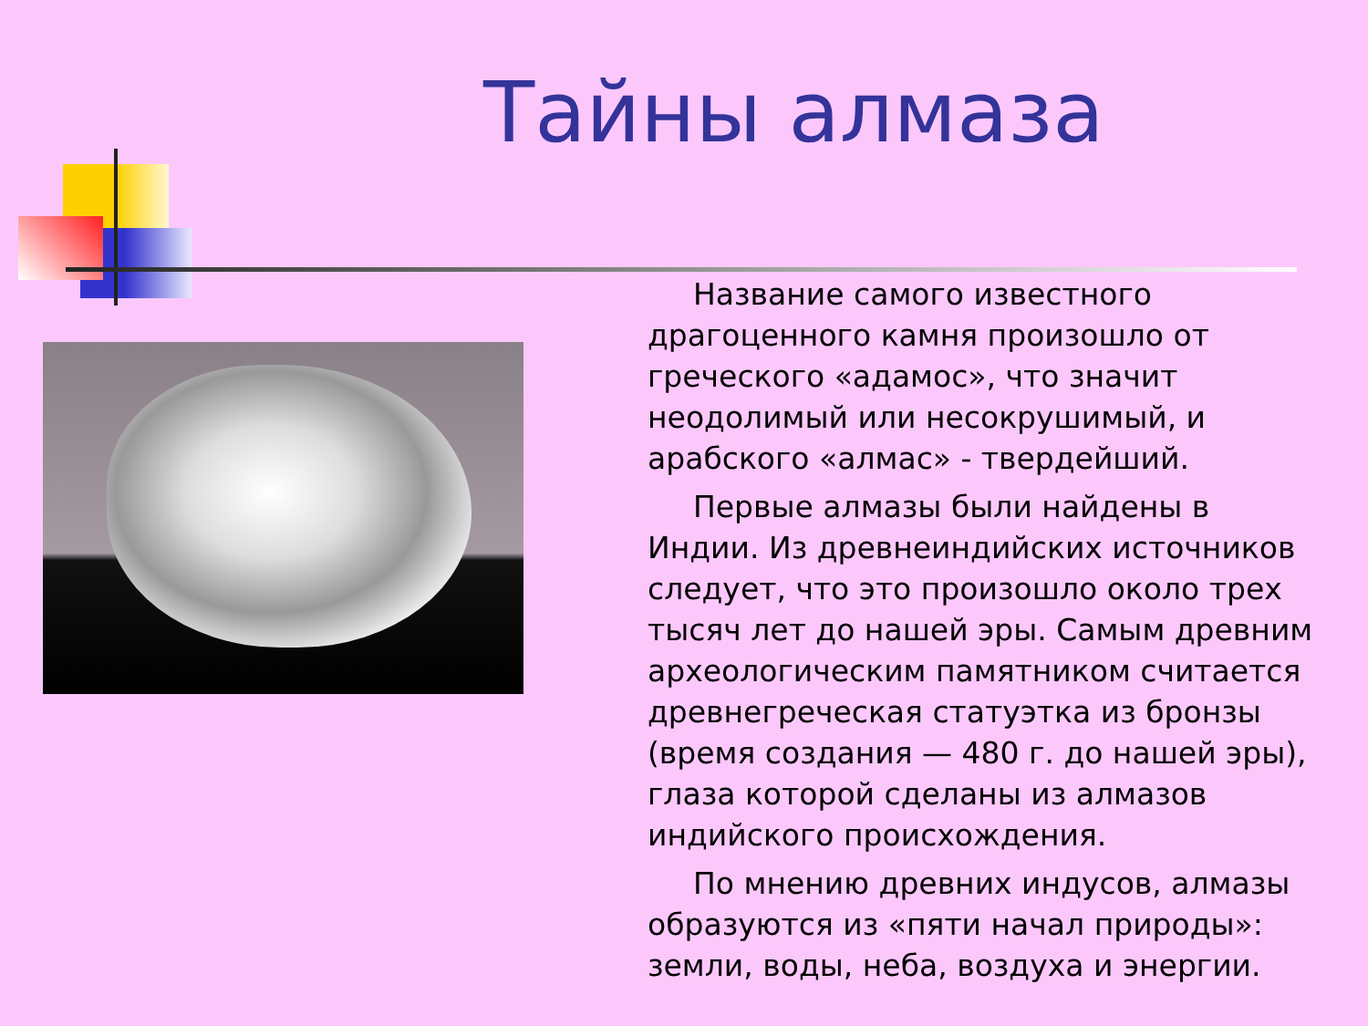Тайны алмаза
Название самого известного драгоценного камня произошло от греческого «адамос», что значит неодолимый или несокрушимый, и арабского «алмас» - твердейший.
Первые алмазы были найдены в Индии. Из древнеиндийских источников следует, что это произошло около трех тысяч лет до нашей эры. Самым древним археологическим памятником считается древнегреческая статуэтка из бронзы (время создания — 480 г. до нашей эры), глаза которой сделаны из алмазов индийского происхождения.
По мнению древних индусов, алмазы образуются из «пяти начал природы»: земли, воды, неба, воздуха и энергии.